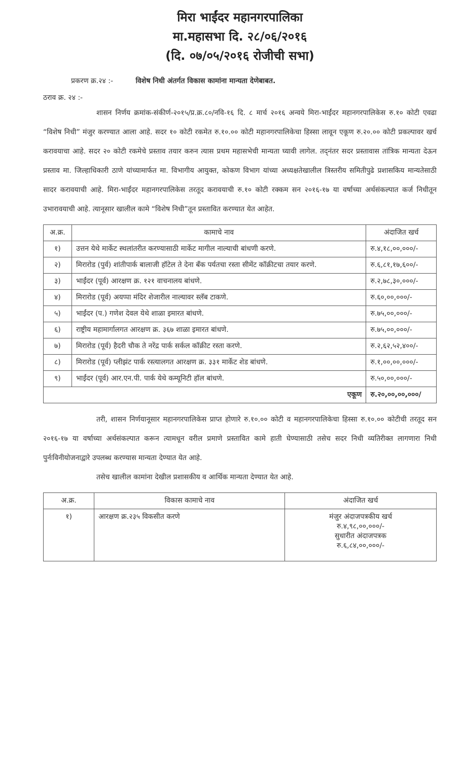मिरा भाईंदर महानगरपालिका
मा.महासभा दि. २८/०६/२०१६
(दि. ०७/०५/२०१६ रोजीची सभा)
प्रकरण क्र.२४ :- विशेष निधी अंतर्गत विकास कामांना मान्यता देणेबाबत.
ठराव क्र. २४ :-
शासन निर्णय क्रमांक-संकीर्ण-२०१५/प्र.क्र.८०/नवि-१६ दि. ८ मार्च २०१६ अन्वये मिरा-भाईंदर महानगरपालिकेस रु.१० कोटी एवढा “विशेष निधी” मंजुर करण्यात आला आहे. सदर १० कोटी रकमेत रु.१०.०० कोटी महानगरपालिकेचा हिस्सा लावून एकूण रु.२०.०० कोटी प्रकल्पावर खर्च करावयाचा आहे. सदर २० कोटी रकमेचे प्रस्ताव तयार करुन त्यास प्रथम महासभेची मान्यता घ्यावी लागेल. तद्नंतर सदर प्रस्तावास तांत्रिक मान्यता देऊन प्रस्ताव मा. जिल्हाधिकारी ठाणे यांच्यामार्फत मा. विभागीय आयुक्त, कोकण विभाग यांच्या अध्यक्षतेखालील त्रिस्तरीय समितीपुढे प्रशासकिय मान्यतेसाठी सादर करावयाची आहे. मिरा-भाईंदर महानगरपालिकेस तरतूद करावयाची रु.१० कोटी रक्कम सन २०१६-१७ या वर्षाच्या अर्थसंकल्पात कर्ज निधीतून उभारावयाची आहे. त्यानूसार खालील कामे “विशेष निधी”तून प्रस्तावित करण्यात येत आहेत.
| अ.क्र. | कामाचे नाव | अंदाजित खर्च |
| --- | --- | --- |
| १) | उत्तन येथे मार्केट स्थलांतरीत करण्यासाठी मार्केट मागील नाल्याची बांधणी करणे. | रु.४,१८,००,०००/- |
| २) | मिरारोड (पुर्व) शांतीपार्क बालाजी हॉटेल ते देना बॅंक पर्यतचा रस्ता सीमेंट कॉक्रीटचा तयार करणे. | रु.६,८१,१७,६००/- |
| ३) | भाईंदर (पूर्व) आरक्षण क्र. १२१ वाचनालय बांधणे. | रु.२,७८,३०,०००/- |
| ४) | मिरारोड (पूर्व) अयप्पा मंदिर शेजारील नाल्यावर स्लॅब टाकणे. | रु.६०,००,०००/- |
| ५) | भाईंदर (प.) गणेश देवल येथे शाळा इमारत बांधणे. | रु.७५,००,०००/- |
| ६) | राष्ट्रीय महामार्गालगत आरक्षण क्र. ३६७ शाळा इमारत बांधणे. | रु.७५,००,०००/- |
| ७) | मिरारोड (पूर्व) हैदरी चौक ते नरेंद्र पार्क सर्कल कॉक्रीट रस्ता करणे. | रु.२,६२,५२,४००/- |
| ८) | मिरारोड (पूर्व) प्लीझंट पार्क रस्त्यालगत आरक्षण क्र. ३३१ मार्केट शेड बांधणे. | रु.१,००,००,०००/- |
| ९) | भाईंदर (पूर्व) आर.एन.पी. पार्क येथे कम्यूनिटी हॉल बांधणे. | रु.५०,००,०००/- |
| एकूण | | रु.२०,००,००,०००/ |
तरी, शासन निर्णयानूसार महानगरपालिकेस प्राप्त होणारे रु.१०.०० कोटी व महानगरपालिकेचा हिस्सा रु.१०.०० कोटीची तरतूद सन २०१६-१७ या वर्षाच्या अर्थसंकल्पात करून त्यामधून वरील प्रमाणे प्रस्तावित कामे हाती घेण्यासाठी तसेच सदर निधी व्यतिरीक्त लागणारा निधी पुर्नःविनीयोजनाद्वारे उपलब्ध करण्यास मान्यता देण्यात येत आहे.
तसेच खालील कामांना देखील प्रशासकीय व आर्थिक मान्यता देण्यात येत आहे.
| अ.क्र. | विकास कामाचे नाव | अंदाजित खर्च |
| --- | --- | --- |
| १) | आरक्षण क्र.२३५ विकसीत करणे | मंजुर अंदाजपत्रकीय खर्च रु.४,९८,००,०००/- सुधारीत अंदाजपत्रक रु.६,८४,००,०००/- |